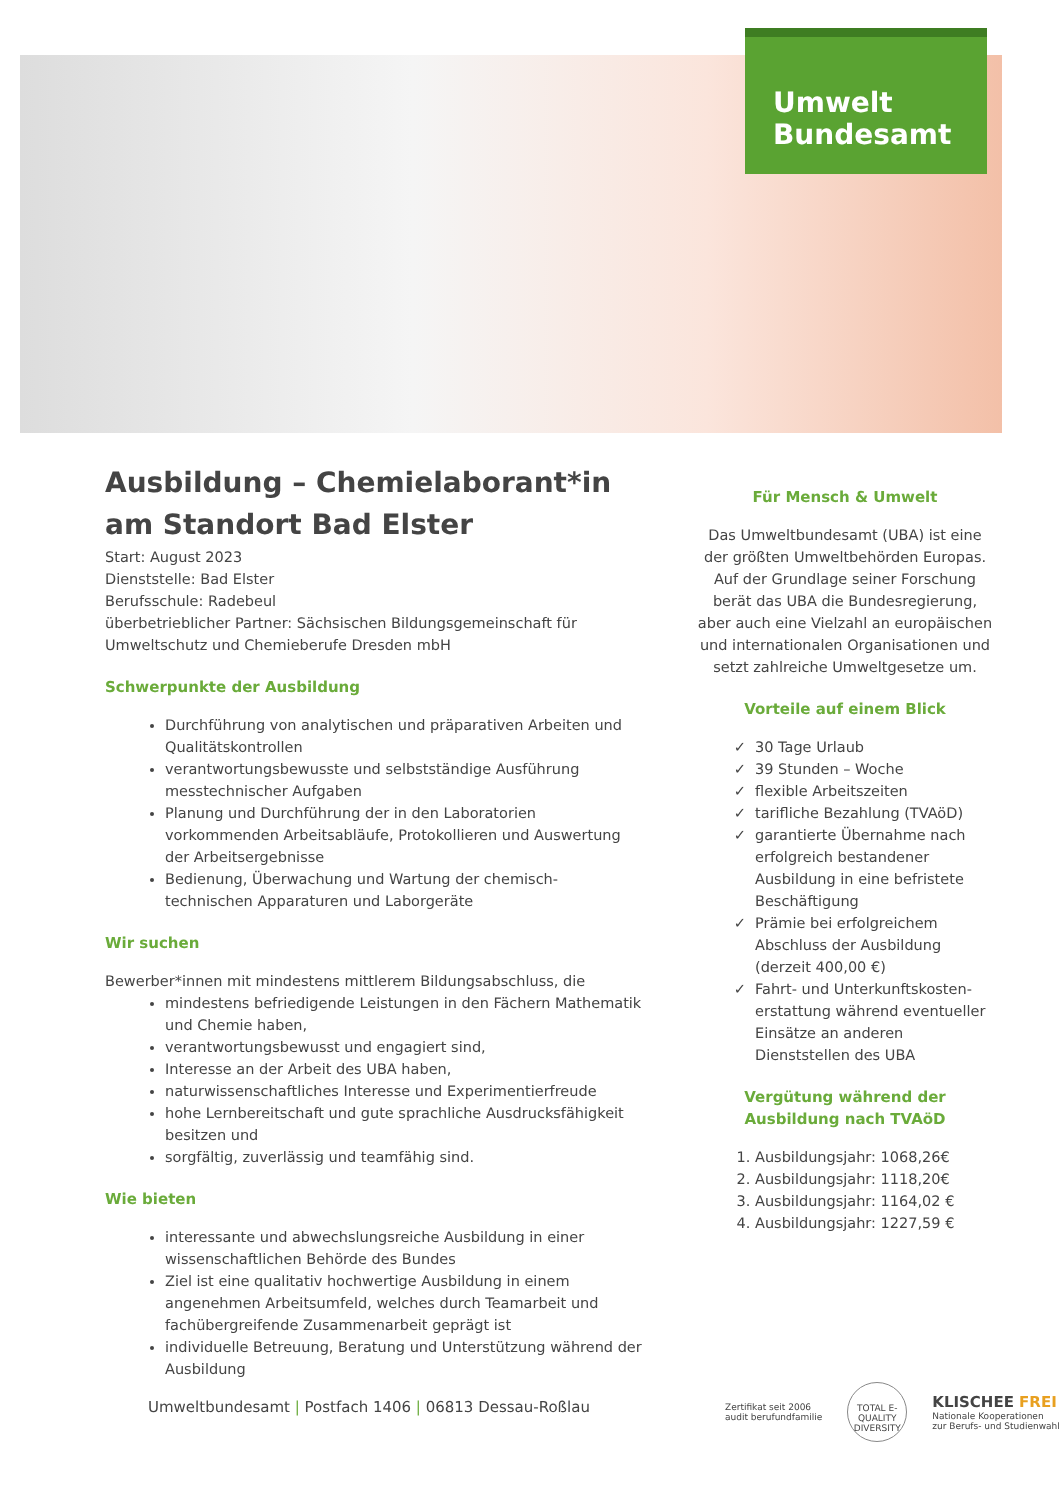Umwelt
Bundesamt
Ausbildung – Chemielaborant*in
am Standort Bad Elster
Start: August 2023
Dienststelle: Bad Elster
Berufsschule: Radebeul
überbetrieblicher Partner: Sächsischen Bildungsgemeinschaft für Umweltschutz und Chemieberufe Dresden mbH
Schwerpunkte der Ausbildung
Durchführung von analytischen und präparativen Arbeiten und Qualitätskontrollen
verantwortungsbewusste und selbstständige Ausführung messtechnischer Aufgaben
Planung und Durchführung der in den Laboratorien vorkommenden Arbeitsabläufe, Protokollieren und Auswertung der Arbeitsergebnisse
Bedienung, Überwachung und Wartung der chemisch-technischen Apparaturen und Laborgeräte
Wir suchen
Bewerber*innen mit mindestens mittlerem Bildungsabschluss, die
mindestens befriedigende Leistungen in den Fächern Mathematik und Chemie haben,
verantwortungsbewusst und engagiert sind,
Interesse an der Arbeit des UBA haben,
naturwissenschaftliches Interesse und Experimentierfreude
hohe Lernbereitschaft und gute sprachliche Ausdrucksfähigkeit besitzen und
sorgfältig, zuverlässig und teamfähig sind.
Wie bieten
interessante und abwechslungsreiche Ausbildung in einer wissenschaftlichen Behörde des Bundes
Ziel ist eine qualitativ hochwertige Ausbildung in einem angenehmen Arbeitsumfeld, welches durch Teamarbeit und fachübergreifende Zusammenarbeit geprägt ist
individuelle Betreuung, Beratung und Unterstützung während der Ausbildung
Für Mensch & Umwelt
Das Umweltbundesamt (UBA) ist eine der größten Umweltbehörden Europas. Auf der Grundlage seiner Forschung berät das UBA die Bundesregierung, aber auch eine Vielzahl an europäischen und internationalen Organisationen und setzt zahlreiche Umweltgesetze um.
Vorteile auf einem Blick
30 Tage Urlaub
39 Stunden – Woche
flexible Arbeitszeiten
tarifliche Bezahlung (TVAöD)
garantierte Übernahme nach erfolgreich bestandener Ausbildung in eine befristete Beschäftigung
Prämie bei erfolgreichem Abschluss der Ausbildung (derzeit 400,00 €)
Fahrt- und Unterkunftskosten-erstattung während eventueller Einsätze an anderen Dienststellen des UBA
Vergütung während der Ausbildung nach TVAöD
1. Ausbildungsjahr: 1068,26€
2. Ausbildungsjahr: 1118,20€
3. Ausbildungsjahr: 1164,02 €
4. Ausbildungsjahr: 1227,59 €
Umweltbundesamt | Postfach 1406 | 06813 Dessau-Roßlau
Zertifikat seit 2006
audit berufundfamilie
TOTAL E-QUALITY
DIVERSITY
KLISCHEE FREI
Nationale Kooperationen
zur Berufs- und Studienwahl